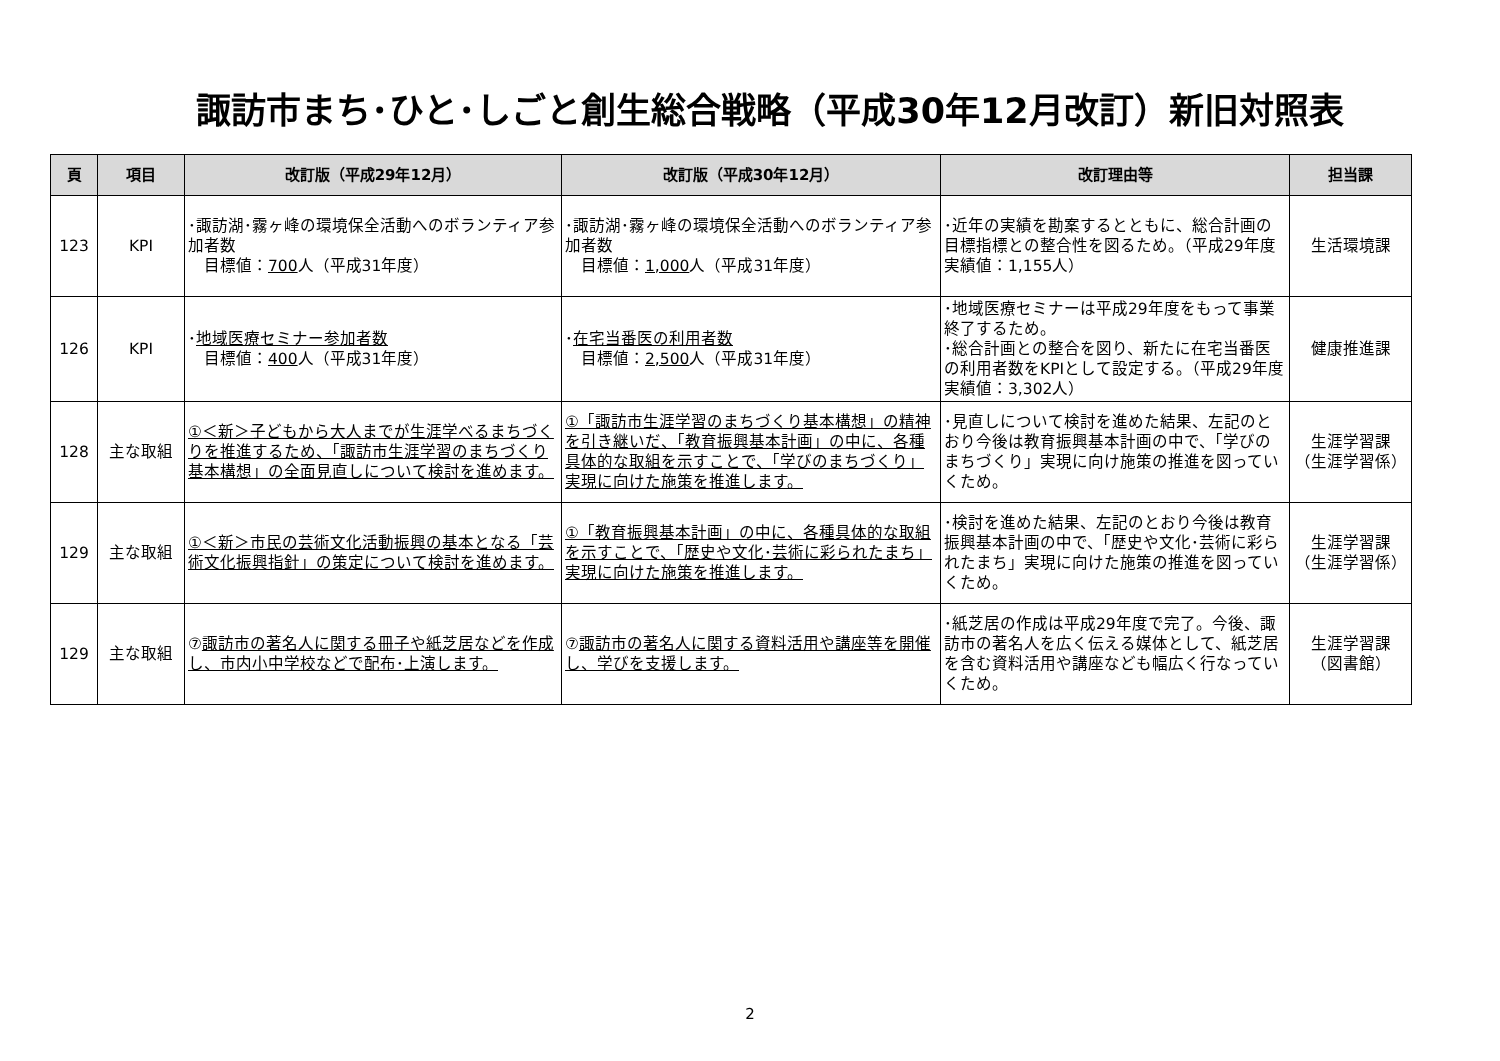諏訪市まち･ひと･しごと創生総合戦略（平成30年12月改訂）新旧対照表
| 頁 | 項目 | 改訂版（平成29年12月） | 改訂版（平成30年12月） | 改訂理由等 | 担当課 |
| --- | --- | --- | --- | --- | --- |
| 123 | KPI | ･諏訪湖･霧ヶ峰の環境保全活動へのボランティア参加者数 目標値： 700 人（平成31年度） | ･諏訪湖･霧ヶ峰の環境保全活動へのボランティア参加者数 目標値： 1,000 人（平成31年度） | ･近年の実績を勘案するとともに、総合計画の目標指標との整合性を図るため。（平成29年度実績値：1,155人） | 生活環境課 |
| 126 | KPI | ･ 地域医療セミナー参加者数 目標値： 400 人（平成31年度） | ･ 在宅当番医の利用者数 目標値： 2,500 人（平成31年度） | ･地域医療セミナーは平成29年度をもって事業終了するため。 ･総合計画との整合を図り、新たに在宅当番医の利用者数をKPIとして設定する。（平成29年度実績値：3,302人） | 健康推進課 |
| 128 | 主な取組 | ①＜新＞子どもから大人までが生涯学べるまちづくりを推進するため、「諏訪市生涯学習のまちづくり基本構想」の全面見直しについて検討を進めます。 | ①「諏訪市生涯学習のまちづくり基本構想」の精神を引き継いだ、「教育振興基本計画」の中に、各種具体的な取組を示すことで、「学びのまちづくり」実現に向けた施策を推進します。 | ･見直しについて検討を進めた結果、左記のとおり今後は教育振興基本計画の中で、「学びのまちづくり」実現に向け施策の推進を図っていくため。 | 生涯学習課 （生涯学習係） |
| 129 | 主な取組 | ①＜新＞市民の芸術文化活動振興の基本となる「芸術文化振興指針」の策定について検討を進めます。 | ①「教育振興基本計画」の中に、各種具体的な取組を示すことで、「歴史や文化･芸術に彩られたまち」実現に向けた施策を推進します。 | ･検討を進めた結果、左記のとおり今後は教育振興基本計画の中で、「歴史や文化･芸術に彩られたまち」実現に向けた施策の推進を図っていくため。 | 生涯学習課 （生涯学習係） |
| 129 | 主な取組 | ⑦ 諏訪市の著名人に関する冊子や紙芝居などを作成し、市内小中学校などで配布･上演します。 | ⑦ 諏訪市の著名人に関する資料活用や講座等を開催し、学びを支援します。 | ･紙芝居の作成は平成29年度で完了。今後、諏訪市の著名人を広く伝える媒体として、紙芝居を含む資料活用や講座なども幅広く行なっていくため。 | 生涯学習課 （図書館） |
2